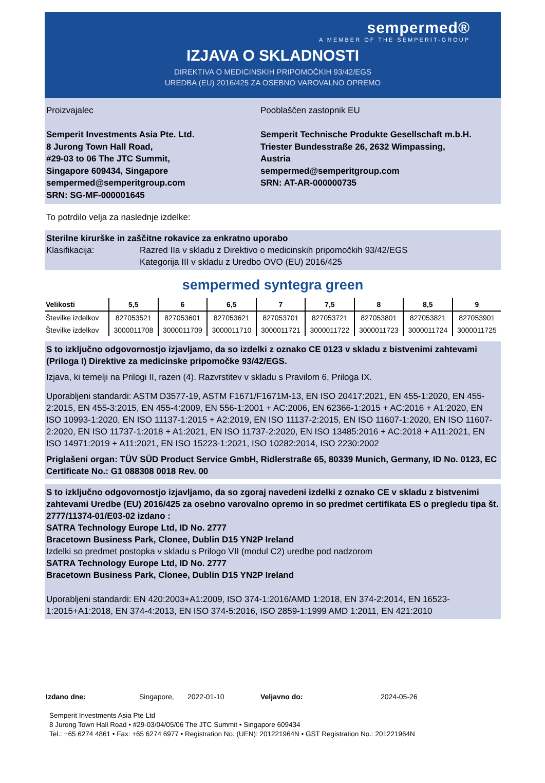sempermed®
A MEMBER OF THE SEMPERIT-GROUP
IZJAVA O SKLADNOSTI
DIREKTIVA O MEDICINSKIH PRIPOMOČKIH 93/42/EGS
UREDBA (EU) 2016/425 ZA OSEBNO VAROVALNO OPREMO
Proizvajalec
Semperit Investments Asia Pte. Ltd.
8 Jurong Town Hall Road,
#29-03 to 06 The JTC Summit,
Singapore 609434, Singapore
sempermed@semperitgroup.com
SRN: SG-MF-000001645
Pooblaščen zastopnik EU
Semperit Technische Produkte Gesellschaft m.b.H.
Triester Bundesstraße 26, 2632 Wimpassing, Austria
sempermed@semperitgroup.com
SRN: AT-AR-000000735
To potrdilo velja za naslednje izdelke:
Sterilne kirurške in zaščitne rokavice za enkratno uporabo
Klasifikacija: Razred IIa v skladu z Direktivo o medicinskih pripomočkih 93/42/EGS
Kategorija III v skladu z Uredbo OVO (EU) 2016/425
sempermed syntegra green
| Velikosti | 5,5 | 6 | 6,5 | 7 | 7,5 | 8 | 8,5 | 9 |
| --- | --- | --- | --- | --- | --- | --- | --- | --- |
| Številke izdelkov | 827053521 | 827053601 | 827053621 | 827053701 | 827053721 | 827053801 | 827053821 | 827053901 |
| Številke izdelkov | 3000011708 | 3000011709 | 3000011710 | 3000011721 | 3000011722 | 3000011723 | 3000011724 | 3000011725 |
S to izključno odgovornostjo izjavljamo, da so izdelki z oznako CE 0123 v skladu z bistvenimi zahtevami (Priloga I) Direktive za medicinske pripomočke 93/42/EGS.
Izjava, ki temelji na Prilogi II, razen (4). Razvrstitev v skladu s Pravilom 6, Priloga IX.
Uporabljeni standardi: ASTM D3577-19, ASTM F1671/F1671M-13, EN ISO 20417:2021, EN 455-1:2020, EN 455-2:2015, EN 455-3:2015, EN 455-4:2009, EN 556-1:2001 + AC:2006, EN 62366-1:2015 + AC:2016 + A1:2020, EN ISO 10993-1:2020, EN ISO 11137-1:2015 + A2:2019, EN ISO 11137-2:2015, EN ISO 11607-1:2020, EN ISO 11607-2:2020, EN ISO 11737-1:2018 + A1:2021, EN ISO 11737-2:2020, EN ISO 13485:2016 + AC:2018 + A11:2021, EN ISO 14971:2019 + A11:2021, EN ISO 15223-1:2021, ISO 10282:2014, ISO 2230:2002
Priglašeni organ: TÜV SÜD Product Service GmbH, Ridlerstraße 65, 80339 Munich, Germany, ID No. 0123, EC Certificate No.: G1 088308 0018 Rev. 00
S to izključno odgovornostjo izjavljamo, da so zgoraj navedeni izdelki z oznako CE v skladu z bistvenimi zahtevami Uredbe (EU) 2016/425 za osebno varovalno opremo in so predmet certifikata ES o pregledu tipa št. 2777/11374-01/E03-02 izdano :
SATRA Technology Europe Ltd, ID No. 2777
Bracetown Business Park, Clonee, Dublin D15 YN2P Ireland
Izdelki so predmet postopka v skladu s Prilogo VII (modul C2) uredbe pod nadzorom
SATRA Technology Europe Ltd, ID No. 2777
Bracetown Business Park, Clonee, Dublin D15 YN2P Ireland
Uporabljeni standardi: EN 420:2003+A1:2009, ISO 374-1:2016/AMD 1:2018, EN 374-2:2014, EN 16523-1:2015+A1:2018, EN 374-4:2013, EN ISO 374-5:2016, ISO 2859-1:1999 AMD 1:2011, EN 421:2010
Izdano dne: Singapore, 2022-01-10 Veljavno do: 2024-05-26
Semperit Investments Asia Pte Ltd
8 Jurong Town Hall Road • #29-03/04/05/06 The JTC Summit • Singapore 609434
Tel.: +65 6274 4861 • Fax: +65 6274 6977 • Registration No. (UEN): 201221964N • GST Registration No.: 201221964N